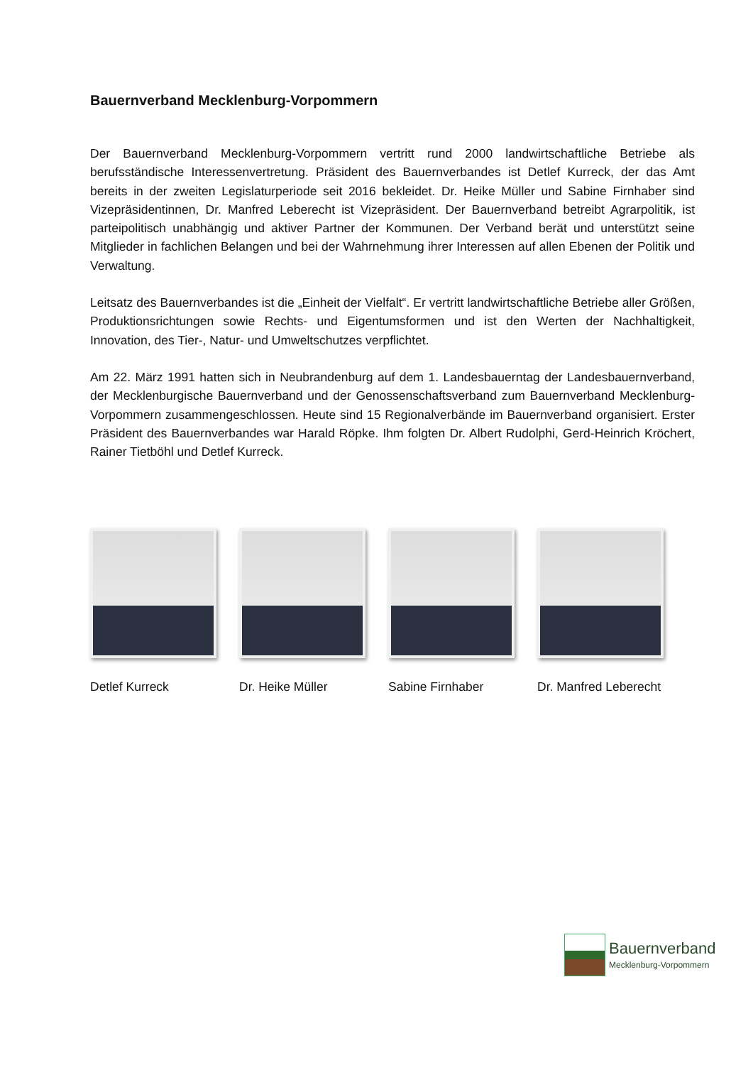Bauernverband Mecklenburg-Vorpommern
Der Bauernverband Mecklenburg-Vorpommern vertritt rund 2000 landwirtschaftliche Betriebe als berufsständische Interessenvertretung. Präsident des Bauernverbandes ist Detlef Kurreck, der das Amt bereits in der zweiten Legislaturperiode seit 2016 bekleidet. Dr. Heike Müller und Sabine Firnhaber sind Vizepräsidentinnen, Dr. Manfred Leberecht ist Vizepräsident. Der Bauernverband betreibt Agrarpolitik, ist parteipolitisch unabhängig und aktiver Partner der Kommunen. Der Verband berät und unterstützt seine Mitglieder in fachlichen Belangen und bei der Wahrnehmung ihrer Interessen auf allen Ebenen der Politik und Verwaltung.
Leitsatz des Bauernverbandes ist die „Einheit der Vielfalt“. Er vertritt landwirtschaftliche Betriebe aller Größen, Produktionsrichtungen sowie Rechts- und Eigentumsformen und ist den Werten der Nachhaltigkeit, Innovation, des Tier-, Natur- und Umweltschutzes verpflichtet.
Am 22. März 1991 hatten sich in Neubrandenburg auf dem 1. Landesbauerntag der Landesbauernverband, der Mecklenburgische Bauernverband und der Genossenschaftsverband zum Bauernverband Mecklenburg-Vorpommern zusammengeschlossen. Heute sind 15 Regionalverbände im Bauernverband organisiert. Erster Präsident des Bauernverbandes war Harald Röpke. Ihm folgten Dr. Albert Rudolphi, Gerd-Heinrich Kröchert, Rainer Tietböhl und Detlef Kurreck.
Detlef Kurreck Dr. Heike Müller Sabine Firnhaber Dr. Manfred Leberecht
Bauernverband
Mecklenburg-Vorpommern